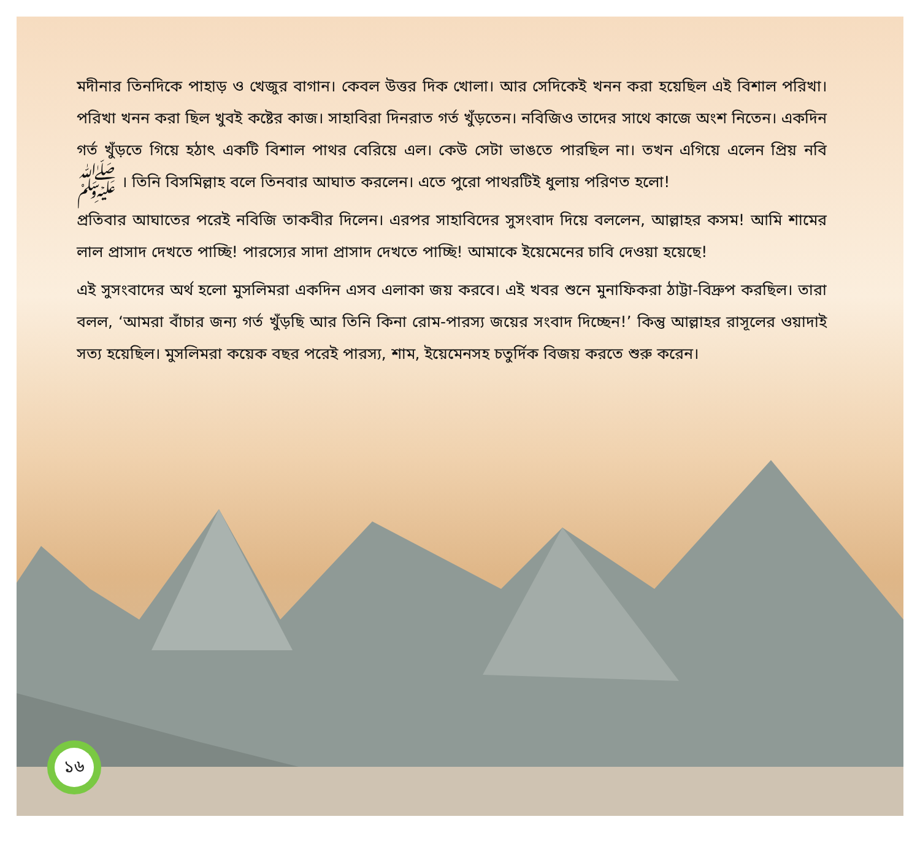মদীনার তিনদিকে পাহাড় ও খেজুর বাগান। কেবল উত্তর দিক খোলা। আর সেদিকেই খনন করা হয়েছিল এই বিশাল পরিখা। পরিখা খনন করা ছিল খুবই কষ্টের কাজ। সাহাবিরা দিনরাত গর্ত খুঁড়তেন। নবিজিও তাদের সাথে কাজে অংশ নিতেন। একদিন গর্ত খুঁড়তে গিয়ে হঠাৎ একটি বিশাল পাথর বেরিয়ে এল। কেউ সেটা ভাঙতে পারছিল না। তখন এগিয়ে এলেন প্রিয় নবি ﷺ । তিনি বিসমিল্লাহ বলে তিনবার আঘাত করলেন। এতে পুরো পাথরটিই ধুলায় পরিণত হলো!
প্রতিবার আঘাতের পরেই নবিজি তাকবীর দিলেন। এরপর সাহাবিদের সুসংবাদ দিয়ে বললেন, আল্লাহর কসম! আমি শামের লাল প্রাসাদ দেখতে পাচ্ছি! পারস্যের সাদা প্রাসাদ দেখতে পাচ্ছি! আমাকে ইয়েমেনের চাবি দেওয়া হয়েছে!
এই সুসংবাদের অর্থ হলো মুসলিমরা একদিন এসব এলাকা জয় করবে। এই খবর শুনে মুনাফিকরা ঠাট্টা-বিদ্রুপ করছিল। তারা বলল, ‘আমরা বাঁচার জন্য গর্ত খুঁড়ছি আর তিনি কিনা রোম-পারস্য জয়ের সংবাদ দিচ্ছেন!’ কিন্তু আল্লাহর রাসূলের ওয়াদাই সত্য হয়েছিল। মুসলিমরা কয়েক বছর পরেই পারস্য, শাম, ইয়েমেনসহ চতুর্দিক বিজয় করতে শুরু করেন।
১৬